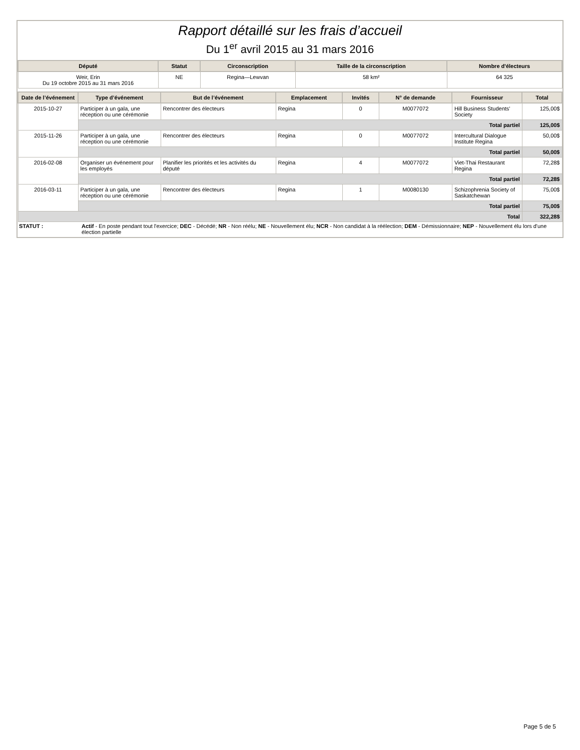Rapport détaillé sur les frais d’accueil
Du 1<sup>er</sup> avril 2015 au 31 mars 2016
| Député | Statut | Circonscription | Taille de la circonscription | Nombre d'électeurs |
| --- | --- | --- | --- | --- |
| Weir, Erin Du 19 octobre 2015 au 31 mars 2016 | NE | Regina—Lewvan | 58 km² | 64 325 |
| Date de l’événement | Type d’événement | But de l’événement | Emplacement | Invités | N° de demande | Fournisseur | Total |
| --- | --- | --- | --- | --- | --- | --- | --- |
| 2015-10-27 | Participer à un gala, une réception ou une cérémonie | Rencontrer des électeurs | Regina | 0 | M0077072 | Hill Business Students' Society | 125,00$ |
| | Total partiel | | | | | | 125,00$ |
| 2015-11-26 | Participer à un gala, une réception ou une cérémonie | Rencontrer des électeurs | Regina | 0 | M0077072 | Intercultural Dialogue Institute Regina | 50,00$ |
| | Total partiel | | | | | | 50,00$ |
| 2016-02-08 | Organiser un événement pour les employés | Planifier les priorités et les activités du député | Regina | 4 | M0077072 | Viet-Thai Restaurant Regina | 72,28$ |
| | Total partiel | | | | | | 72,28$ |
| 2016-03-11 | Participer à un gala, une réception ou une cérémonie | Rencontrer des électeurs | Regina | 1 | M0080130 | Schizophrenia Society of Saskatchewan | 75,00$ |
| | Total partiel | | | | | | 75,00$ |
| Total | | | | | | | 322,28$ |
STATUT : Actif - En poste pendant tout l'exercice; DEC - Décédé; NR - Non réélu; NE - Nouvellement élu; NCR - Non candidat à la réélection; DEM - Démissionnaire; NEP - Nouvellement élu lors d'une élection partielle
Page 5 de 5